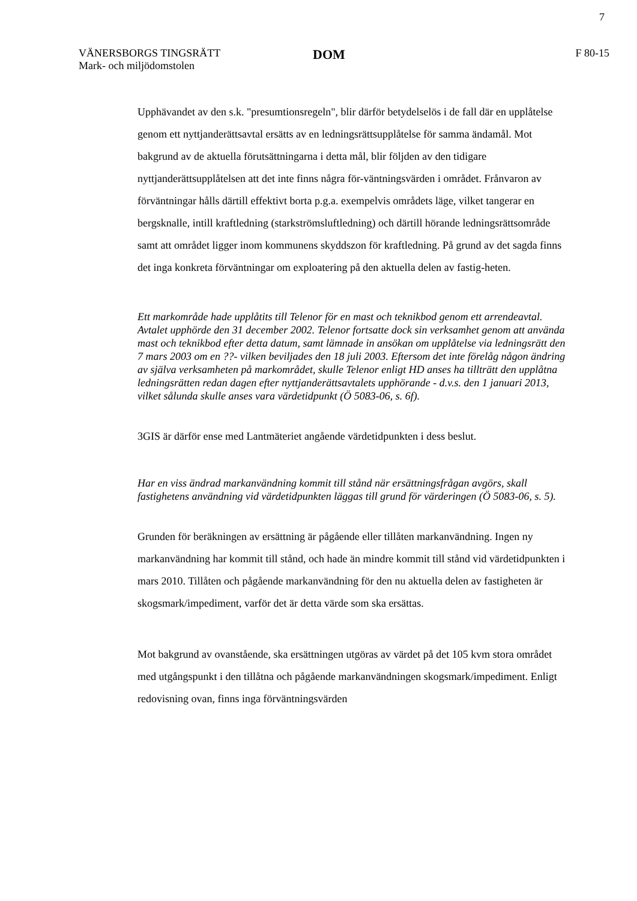7
VÄNERSBORGS TINGSRÄTT
Mark- och miljödomstolen
DOM
F 80-15
Upphävandet av den s.k. "presumtionsregeln", blir därför betydelselös i de fall där en upplåtelse genom ett nyttjanderättsavtal ersätts av en ledningsrättsupplåtelse för samma ändamål. Mot bakgrund av de aktuella förutsättningarna i detta mål, blir följden av den tidigare nyttjanderättsupplåtelsen att det inte finns några för-väntningsvärden i området. Frånvaron av förväntningar hålls därtill effektivt borta p.g.a. exempelvis områdets läge, vilket tangerar en bergsknalle, intill kraftledning (starkströmsluftledning) och därtill hörande ledningsrättsområde samt att området ligger inom kommunens skyddszon för kraftledning. På grund av det sagda finns det inga konkreta förväntningar om exploatering på den aktuella delen av fastig-heten.
Ett markområde hade upplåtits till Telenor för en mast och teknikbod genom ett arrendeavtal. Avtalet upphörde den 31 december 2002. Telenor fortsatte dock sin verksamhet genom att använda mast och teknikbod efter detta datum, samt lämnade in ansökan om upplåtelse via ledningsrätt den 7 mars 2003 om en ??- vilken beviljades den 18 juli 2003. Eftersom det inte förelåg någon ändring av själva verksamheten på markområdet, skulle Telenor enligt HD anses ha tillträtt den upplåtna ledningsrätten redan dagen efter nyttjanderättsavtalets upphörande - d.v.s. den 1 januari 2013, vilket sålunda skulle anses vara värdetidpunkt (Ö 5083-06, s. 6f).
3GIS är därför ense med Lantmäteriet angående värdetidpunkten i dess beslut.
Har en viss ändrad markanvändning kommit till stånd när ersättningsfrågan avgörs, skall fastighetens användning vid värdetidpunkten läggas till grund för värderingen (Ö 5083-06, s. 5).
Grunden för beräkningen av ersättning är pågående eller tillåten markanvändning. Ingen ny markanvändning har kommit till stånd, och hade än mindre kommit till stånd vid värdetidpunkten i mars 2010. Tillåten och pågående markanvändning för den nu aktuella delen av fastigheten är skogsmark/impediment, varför det är detta värde som ska ersättas.
Mot bakgrund av ovanstående, ska ersättningen utgöras av värdet på det 105 kvm stora området med utgångspunkt i den tillåtna och pågående markanvändningen skogsmark/impediment. Enligt redovisning ovan, finns inga förväntningsvärden